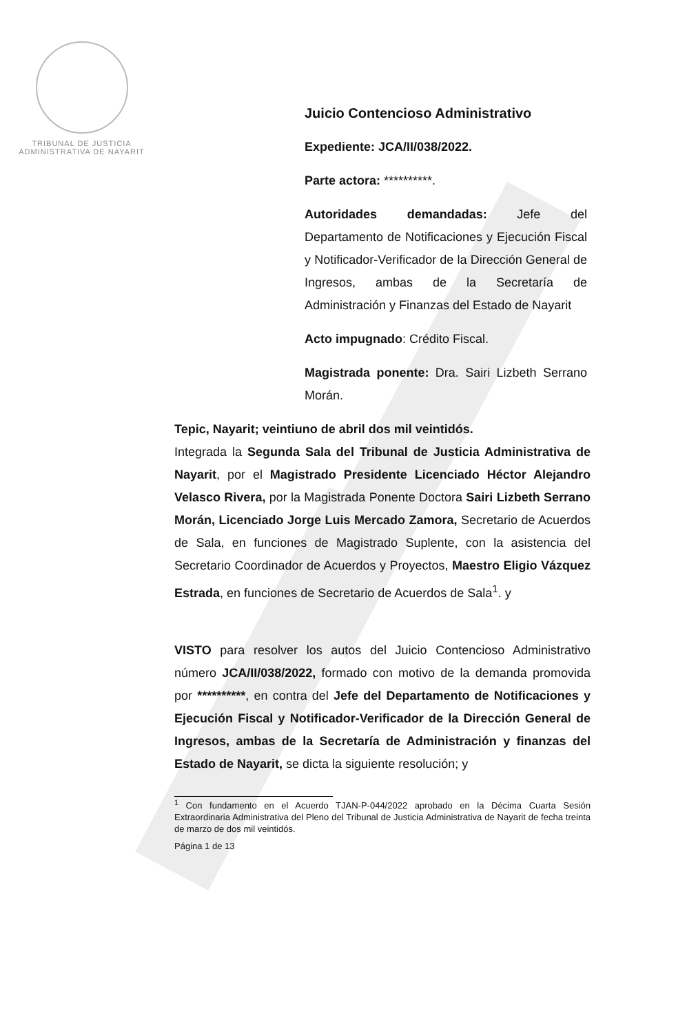TRIBUNAL DE JUSTICIA
ADMINISTRATIVA DE NAYARIT
Juicio Contencioso Administrativo
Expediente: JCA/II/038/2022.
Parte actora: **********.
Autoridades demandadas: Jefe del Departamento de Notificaciones y Ejecución Fiscal y Notificador-Verificador de la Dirección General de Ingresos, ambas de la Secretaría de Administración y Finanzas del Estado de Nayarit
Acto impugnado: Crédito Fiscal.
Magistrada ponente: Dra. Sairi Lizbeth Serrano Morán.
Tepic, Nayarit; veintiuno de abril dos mil veintidós.
Integrada la Segunda Sala del Tribunal de Justicia Administrativa de Nayarit, por el Magistrado Presidente Licenciado Héctor Alejandro Velasco Rivera, por la Magistrada Ponente Doctora Sairi Lizbeth Serrano Morán, Licenciado Jorge Luis Mercado Zamora, Secretario de Acuerdos de Sala, en funciones de Magistrado Suplente, con la asistencia del Secretario Coordinador de Acuerdos y Proyectos, Maestro Eligio Vázquez Estrada, en funciones de Secretario de Acuerdos de Sala<sup>1</sup>. y
VISTO para resolver los autos del Juicio Contencioso Administrativo número JCA/II/038/2022, formado con motivo de la demanda promovida por **********, en contra del Jefe del Departamento de Notificaciones y Ejecución Fiscal y Notificador-Verificador de la Dirección General de Ingresos, ambas de la Secretaría de Administración y finanzas del Estado de Nayarit, se dicta la siguiente resolución; y
<sup>1</sup> Con fundamento en el Acuerdo TJAN-P-044/2022 aprobado en la Décima Cuarta Sesión Extraordinaria Administrativa del Pleno del Tribunal de Justicia Administrativa de Nayarit de fecha treinta de marzo de dos mil veintidós.
Página 1 de 13